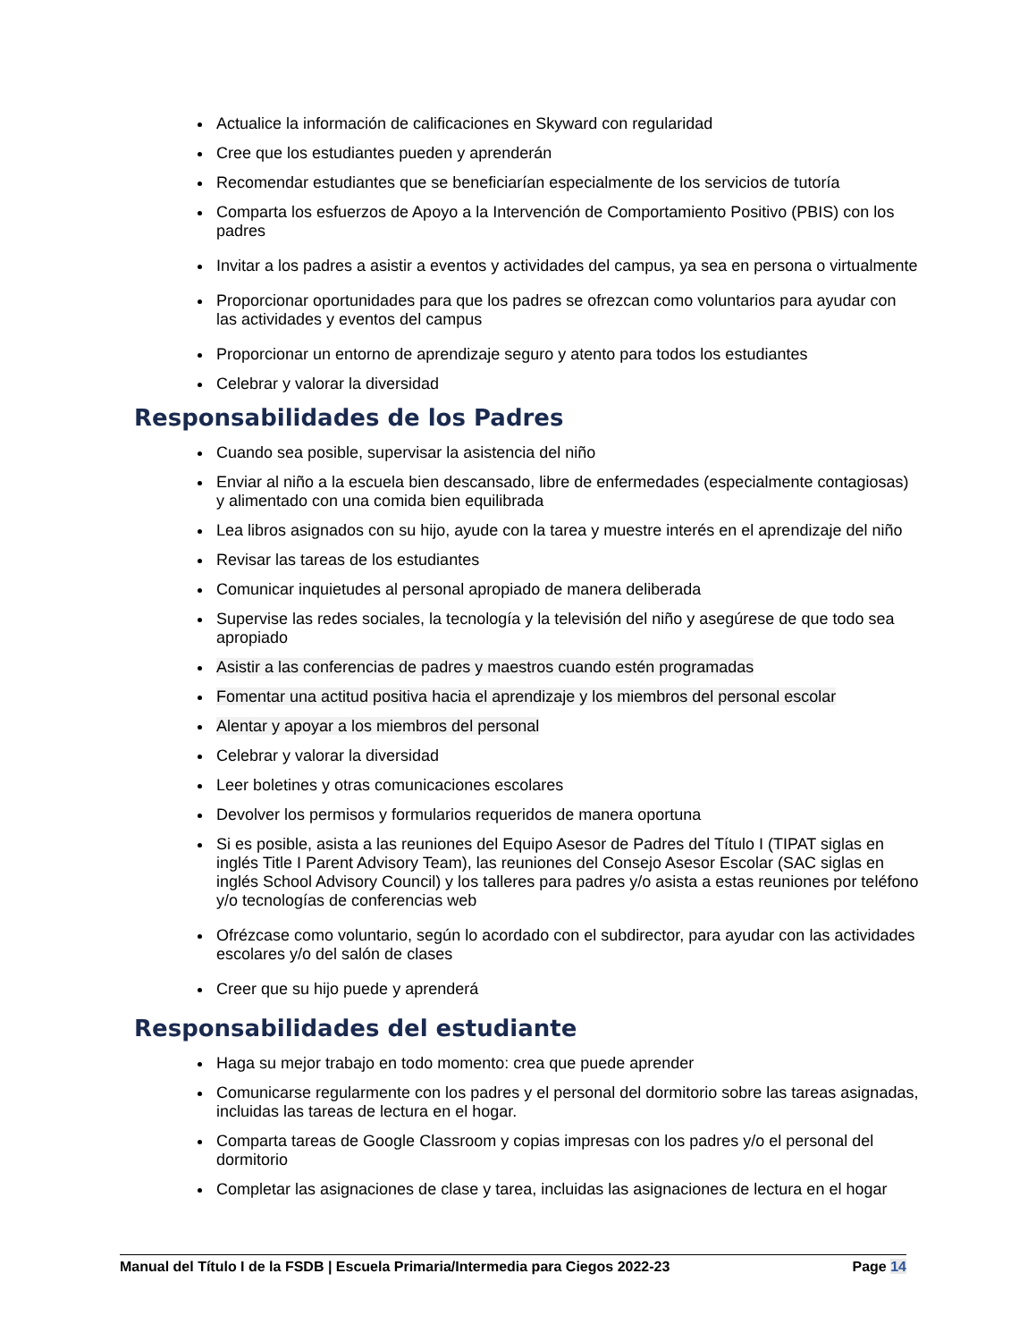Actualice la información de calificaciones en Skyward con regularidad
Cree que los estudiantes pueden y aprenderán
Recomendar estudiantes que se beneficiarían especialmente de los servicios de tutoría
Comparta los esfuerzos de Apoyo a la Intervención de Comportamiento Positivo (PBIS) con los padres
Invitar a los padres a asistir a eventos y actividades del campus, ya sea en persona o virtualmente
Proporcionar oportunidades para que los padres se ofrezcan como voluntarios para ayudar con las actividades y eventos del campus
Proporcionar un entorno de aprendizaje seguro y atento para todos los estudiantes
Celebrar y valorar la diversidad
Responsabilidades de los Padres
Cuando sea posible, supervisar la asistencia del niño
Enviar al niño a la escuela bien descansado, libre de enfermedades (especialmente contagiosas) y alimentado con una comida bien equilibrada
Lea libros asignados con su hijo, ayude con la tarea y muestre interés en el aprendizaje del niño
Revisar las tareas de los estudiantes
Comunicar inquietudes al personal apropiado de manera deliberada
Supervise las redes sociales, la tecnología y la televisión del niño y asegúrese de que todo sea apropiado
Asistir a las conferencias de padres y maestros cuando estén programadas
Fomentar una actitud positiva hacia el aprendizaje y los miembros del personal escolar
Alentar y apoyar a los miembros del personal
Celebrar y valorar la diversidad
Leer boletines y otras comunicaciones escolares
Devolver los permisos y formularios requeridos de manera oportuna
Si es posible, asista a las reuniones del Equipo Asesor de Padres del Título I (TIPAT siglas en inglés Title I Parent Advisory Team), las reuniones del Consejo Asesor Escolar (SAC siglas en inglés School Advisory Council) y los talleres para padres y/o asista a estas reuniones por teléfono y/o tecnologías de conferencias web
Ofrézcase como voluntario, según lo acordado con el subdirector, para ayudar con las actividades escolares y/o del salón de clases
Creer que su hijo puede y aprenderá
Responsabilidades del estudiante
Haga su mejor trabajo en todo momento: crea que puede aprender
Comunicarse regularmente con los padres y el personal del dormitorio sobre las tareas asignadas, incluidas las tareas de lectura en el hogar.
Comparta tareas de Google Classroom y copias impresas con los padres y/o el personal del dormitorio
Completar las asignaciones de clase y tarea, incluidas las asignaciones de lectura en el hogar
Manual del Título I de la FSDB | Escuela Primaria/Intermedia para Ciegos 2022-23 Page 14